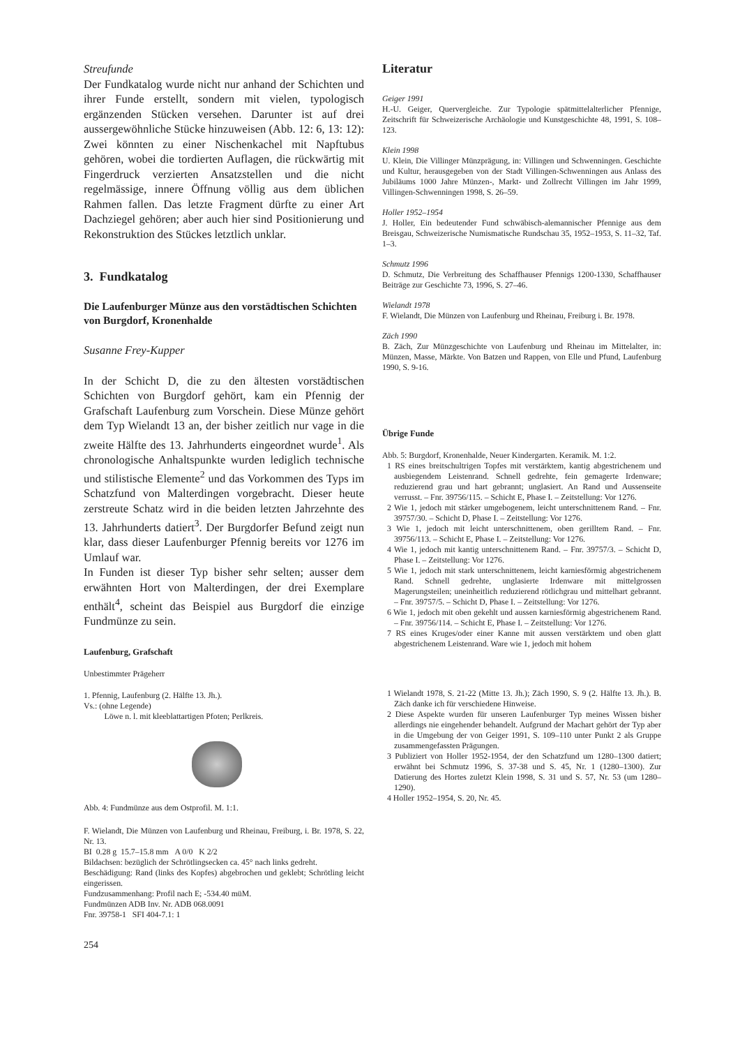Streufunde
Der Fundkatalog wurde nicht nur anhand der Schichten und ihrer Funde erstellt, sondern mit vielen, typologisch ergänzenden Stücken versehen. Darunter ist auf drei aussergewöhnliche Stücke hinzuweisen (Abb. 12: 6, 13: 12): Zwei könnten zu einer Nischenkachel mit Napftubus gehören, wobei die tordierten Auflagen, die rückwärtig mit Fingerdruck verzierten Ansatzstellen und die nicht regelmässige, innere Öffnung völlig aus dem üblichen Rahmen fallen. Das letzte Fragment dürfte zu einer Art Dachziegel gehören; aber auch hier sind Positionierung und Rekonstruktion des Stückes letztlich unklar.
3. Fundkatalog
Die Laufenburger Münze aus den vorstädtischen Schichten von Burgdorf, Kronenhalde
Susanne Frey-Kupper
In der Schicht D, die zu den ältesten vorstädtischen Schichten von Burgdorf gehört, kam ein Pfennig der Grafschaft Laufenburg zum Vorschein. Diese Münze gehört dem Typ Wielandt 13 an, der bisher zeitlich nur vage in die zweite Hälfte des 13. Jahrhunderts eingeordnet wurde<sup>1</sup>. Als chronologische Anhaltspunkte wurden lediglich technische und stilistische Elemente<sup>2</sup> und das Vorkommen des Typs im Schatzfund von Malterdingen vorgebracht. Dieser heute zerstreute Schatz wird in die beiden letzten Jahrzehnte des 13. Jahrhunderts datiert<sup>3</sup>. Der Burgdorfer Befund zeigt nun klar, dass dieser Laufenburger Pfennig bereits vor 1276 im Umlauf war.
In Funden ist dieser Typ bisher sehr selten; ausser dem erwähnten Hort von Malterdingen, der drei Exemplare enthält<sup>4</sup>, scheint das Beispiel aus Burgdorf die einzige Fundmünze zu sein.
Laufenburg, Grafschaft
Unbestimmter Prägeherr
1. Pfennig, Laufenburg (2. Hälfte 13. Jh.).
Vs.: (ohne Legende)
Löwe n. l. mit kleeblattartigen Pfoten; Perlkreis.
Abb. 4: Fundmünze aus dem Ostprofil. M. 1:1.
F. Wielandt, Die Münzen von Laufenburg und Rheinau, Freiburg, i. Br. 1978, S. 22, Nr. 13.
BI 0.28 g 15.7–15.8 mm A 0/0 K 2/2
Bildachsen: bezüglich der Schrötlingsecken ca. 45° nach links gedreht.
Beschädigung: Rand (links des Kopfes) abgebrochen und geklebt; Schrötling leicht eingerissen.
Fundzusammenhang: Profil nach E; -534.40 müM.
Fundmünzen ADB Inv. Nr. ADB 068.0091
Fnr. 39758-1 SFI 404-7.1: 1
254
Literatur
Geiger 1991
H.-U. Geiger, Quervergleiche. Zur Typologie spätmittelalterlicher Pfennige, Zeitschrift für Schweizerische Archäologie und Kunstgeschichte 48, 1991, S. 108–123.
Klein 1998
U. Klein, Die Villinger Münzprägung, in: Villingen und Schwenningen. Geschichte und Kultur, herausgegeben von der Stadt Villingen-Schwenningen aus Anlass des Jubiläums 1000 Jahre Münzen-, Markt- und Zollrecht Villingen im Jahr 1999, Villingen-Schwenningen 1998, S. 26–59.
Holler 1952–1954
J. Holler, Ein bedeutender Fund schwäbisch-alemannischer Pfennige aus dem Breisgau, Schweizerische Numismatische Rundschau 35, 1952–1953, S. 11–32, Taf. 1–3.
Schmutz 1996
D. Schmutz, Die Verbreitung des Schaffhauser Pfennigs 1200-1330, Schaffhauser Beiträge zur Geschichte 73, 1996, S. 27–46.
Wielandt 1978
F. Wielandt, Die Münzen von Laufenburg und Rheinau, Freiburg i. Br. 1978.
Zäch 1990
B. Zäch, Zur Münzgeschichte von Laufenburg und Rheinau im Mittelalter, in: Münzen, Masse, Märkte. Von Batzen und Rappen, von Elle und Pfund, Laufenburg 1990, S. 9-16.
Übrige Funde
Abb. 5: Burgdorf, Kronenhalde, Neuer Kindergarten. Keramik. M. 1:2.
1 RS eines breitschultrigen Topfes mit verstärktem, kantig abgestrichenem und ausbiegendem Leistenrand. Schnell gedrehte, fein gemagerte Irdenware; reduzierend grau und hart gebrannt; unglasiert. An Rand und Aussenseite verrusst. – Fnr. 39756/115. – Schicht E, Phase I. – Zeitstellung: Vor 1276.
2 Wie 1, jedoch mit stärker umgebogenem, leicht unterschnittenem Rand. – Fnr. 39757/30. – Schicht D, Phase I. – Zeitstellung: Vor 1276.
3 Wie 1, jedoch mit leicht unterschnittenem, oben gerilltem Rand. – Fnr. 39756/113. – Schicht E, Phase I. – Zeitstellung: Vor 1276.
4 Wie 1, jedoch mit kantig unterschnittenem Rand. – Fnr. 39757/3. – Schicht D, Phase I. – Zeitstellung: Vor 1276.
5 Wie 1, jedoch mit stark unterschnittenem, leicht karniesförmig abgestrichenem Rand. Schnell gedrehte, unglasierte Irdenware mit mittelgrossen Magerungsteilen; uneinheitlich reduzierend rötlichgrau und mittelhart gebrannt. – Fnr. 39757/5. – Schicht D, Phase I. – Zeitstellung: Vor 1276.
6 Wie 1, jedoch mit oben gekehlt und aussen karniesförmig abgestrichenem Rand. – Fnr. 39756/114. – Schicht E, Phase I. – Zeitstellung: Vor 1276.
7 RS eines Kruges/oder einer Kanne mit aussen verstärktem und oben glatt abgestrichenem Leistenrand. Ware wie 1, jedoch mit hohem
1 Wielandt 1978, S. 21-22 (Mitte 13. Jh.); Zäch 1990, S. 9 (2. Hälfte 13. Jh.). B. Zäch danke ich für verschiedene Hinweise.
2 Diese Aspekte wurden für unseren Laufenburger Typ meines Wissen bisher allerdings nie eingehender behandelt. Aufgrund der Machart gehört der Typ aber in die Umgebung der von Geiger 1991, S. 109–110 unter Punkt 2 als Gruppe zusammengefassten Prägungen.
3 Publiziert von Holler 1952-1954, der den Schatzfund um 1280–1300 datiert; erwähnt bei Schmutz 1996, S. 37-38 und S. 45, Nr. 1 (1280–1300). Zur Datierung des Hortes zuletzt Klein 1998, S. 31 und S. 57, Nr. 53 (um 1280–1290).
4 Holler 1952–1954, S. 20, Nr. 45.